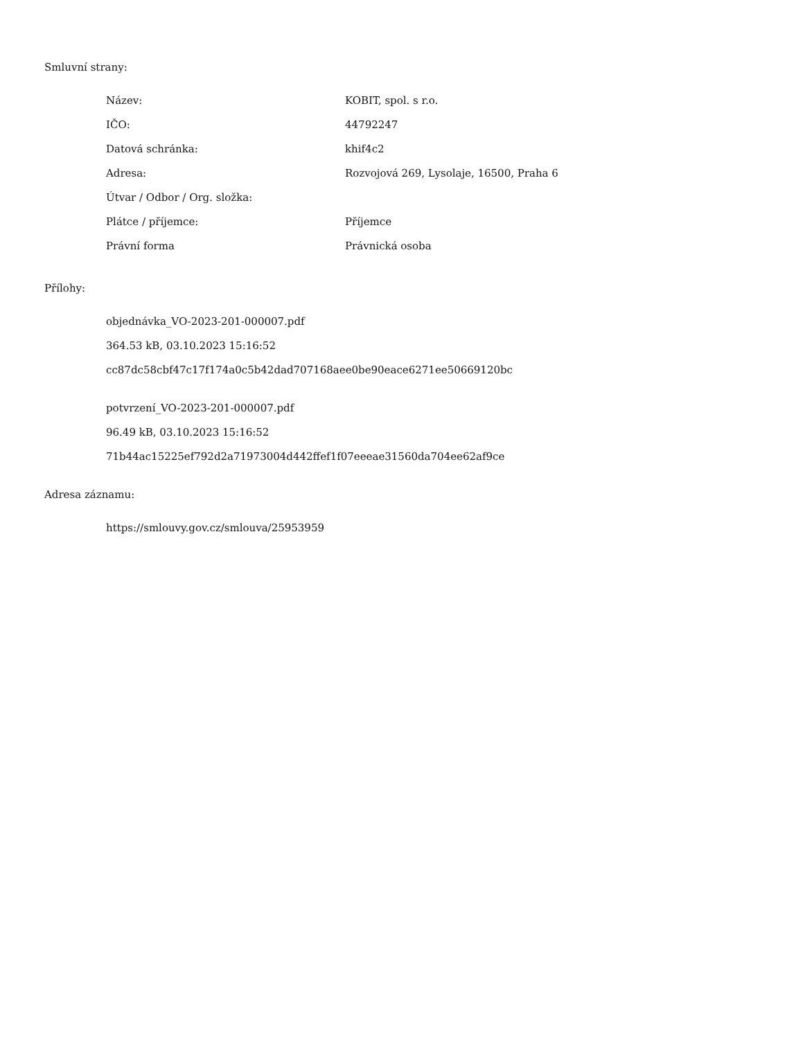Smluvní strany:
| Název: | KOBIT, spol. s r.o. |
| IČO: | 44792247 |
| Datová schránka: | khif4c2 |
| Adresa: | Rozvojová 269, Lysolaje, 16500, Praha 6 |
| Útvar / Odbor / Org. složka: | |
| Plátce / příjemce: | Příjemce |
| Právní forma | Právnická osoba |
Přílohy:
objednávka_VO-2023-201-000007.pdf
364.53 kB, 03.10.2023 15:16:52
cc87dc58cbf47c17f174a0c5b42dad707168aee0be90eace6271ee50669120bc
potvrzení_VO-2023-201-000007.pdf
96.49 kB, 03.10.2023 15:16:52
71b44ac15225ef792d2a71973004d442ffef1f07eeeae31560da704ee62af9ce
Adresa záznamu:
https://smlouvy.gov.cz/smlouva/25953959